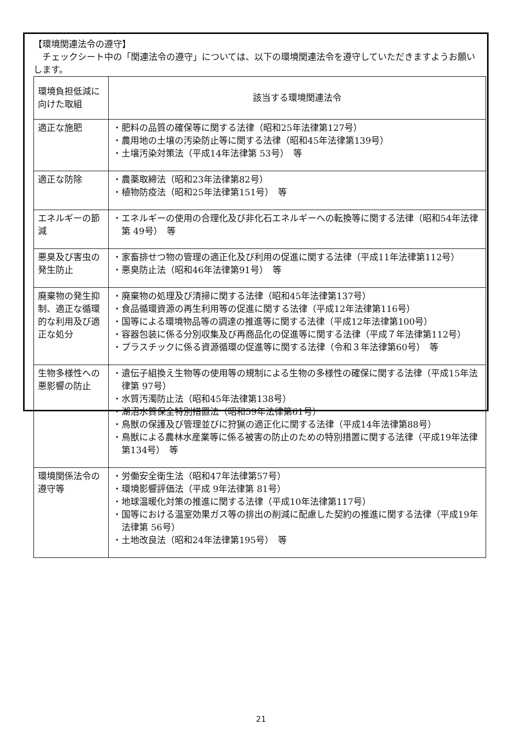【環境関連法令の遵守】
　チェックシート中の「関連法令の遵守」については、以下の環境関連法令を遵守していただきますようお願いします。
| 環境負担低減に向けた取組 | 該当する環境関連法令 |
| --- | --- |
| 適正な施肥 | ・肥料の品質の確保等に関する法律（昭和25年法律第127号） ・農用地の土壌の汚染防止等に関する法律（昭和45年法律第139号） ・土壌汚染対策法（平成14年法律第 53号） 等 |
| 適正な防除 | ・農薬取締法（昭和23年法律第82号） ・植物防疫法（昭和25年法律第151号） 等 |
| エネルギーの節減 | ・エネルギーの使用の合理化及び非化石エネルギーへの転換等に関する法律（昭和54年法律第 49号） 等 |
| 悪臭及び害虫の発生防止 | ・家畜排せつ物の管理の適正化及び利用の促進に関する法律（平成11年法律第112号） ・悪臭防止法（昭和46年法律第91号） 等 |
| 廃棄物の発生抑制、適正な循環的な利用及び適正な処分 | ・廃棄物の処理及び清掃に関する法律（昭和45年法律第137号） ・食品循環資源の再生利用等の促進に関する法律（平成12年法律第116号） ・国等による環境物品等の調達の推進等に関する法律（平成12年法律第100号） ・容器包装に係る分別収集及び再商品化の促進等に関する法律（平成７年法律第112号） ・プラスチックに係る資源循環の促進等に関する法律（令和３年法律第60号） 等 |
| 生物多様性への悪影響の防止 | ・遺伝子組換え生物等の使用等の規制による生物の多様性の確保に関する法律（平成15年法律第 97号） ・水質汚濁防止法（昭和45年法律第138号） ・湖沼水質保全特別措置法（昭和59年法律第61号） ・鳥獣の保護及び管理並びに狩猟の適正化に関する法律（平成14年法律第88号） ・鳥獣による農林水産業等に係る被害の防止のための特別措置に関する法律（平成19年法律第134号） 等 |
| 環境関係法令の遵守等 | ・労働安全衛生法（昭和47年法律第57号） ・環境影響評価法（平成 9年法律第 81号） ・地球温暖化対策の推進に関する法律（平成10年法律第117号） ・国等における温室効果ガス等の排出の削減に配慮した契約の推進に関する法律（平成19年法律第 56号） ・土地改良法（昭和24年法律第195号） 等 |
21